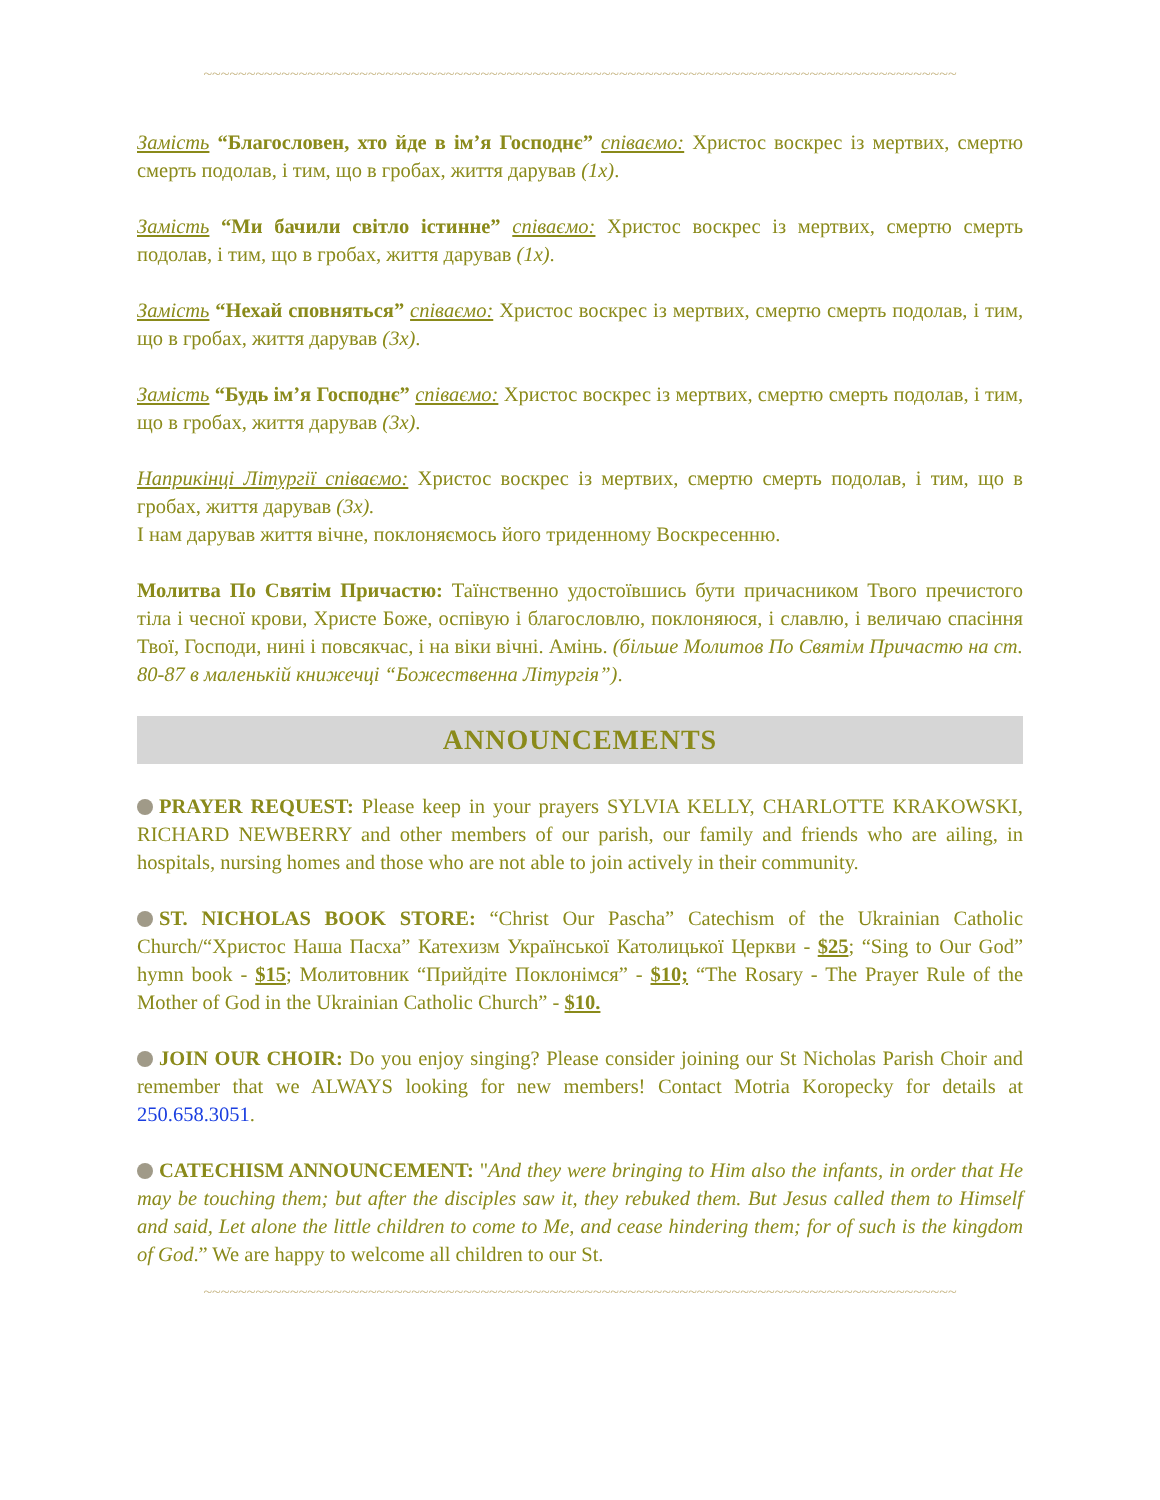~~~~~~~~~~~~~~~~~~~~~~~~~~~~~~~~~~~~~~~~~~~~~~~~~~~~~~~~~~~~~~~~~~~~~~~~~~~~~~~~~~~~~~~
Замість “Благословен, хто йде в ім’я Господнє” співаємо: Христос воскрес із мертвих, смертю смерть подолав, і тим, що в гробах, життя дарував (1x).
Замість “Ми бачили світло істинне” співаємо: Христос воскрес із мертвих, смертю смерть подолав, і тим, що в гробах, життя дарував (1x).
Замість “Нехай сповняться” співаємо: Христос воскрес із мертвих, смертю смерть подолав, і тим, що в гробах, життя дарував (3x).
Замість “Будь ім’я Господнє” співаємо: Христос воскрес із мертвих, смертю смерть подолав, і тим, що в гробах, життя дарував (3x).
Наприкінці Літургії співаємо: Христос воскрес із мертвих, смертю смерть подолав, і тим, що в гробах, життя дарував (3x).
І нам дарував життя вічне, поклоняємось його триденному Воскресенню.
Молитва По Святім Причастю: Таїнственно удостоївшись бути причасником Твого пречистого тіла і чесної крови, Христе Боже, оспівую і благословлю, поклоняюся, і славлю, і величаю спасіння Твої, Господи, нині і повсякчас, і на віки вічні. Амінь. (більше Молитов По Святім Причастю на ст. 80-87 в маленькій книжечці “Божественна Літургія”).
ANNOUNCEMENTS
PRAYER REQUEST: Please keep in your prayers SYLVIA KELLY, CHARLOTTE KRAKOWSKI, RICHARD NEWBERRY and other members of our parish, our family and friends who are ailing, in hospitals, nursing homes and those who are not able to join actively in their community.
ST. NICHOLAS BOOK STORE: “Christ Our Pascha” Catechism of the Ukrainian Catholic Church/“Христос Наша Пасха” Катехизм Української Католицької Церкви - $25; “Sing to Our God” hymn book - $15; Молитовник “Прийдіте Поклонімся” - $10; “The Rosary - The Prayer Rule of the Mother of God in the Ukrainian Catholic Church” - $10.
JOIN OUR CHOIR: Do you enjoy singing? Please consider joining our St Nicholas Parish Choir and remember that we ALWAYS looking for new members! Contact Motria Koropecky for details at 250.658.3051.
CATECHISM ANNOUNCEMENT: "And they were bringing to Him also the infants, in order that He may be touching them; but after the disciples saw it, they rebuked them. But Jesus called them to Himself and said, Let alone the little children to come to Me, and cease hindering them; for of such is the kingdom of God.” We are happy to welcome all children to our St.
~~~~~~~~~~~~~~~~~~~~~~~~~~~~~~~~~~~~~~~~~~~~~~~~~~~~~~~~~~~~~~~~~~~~~~~~~~~~~~~~~~~~~~~